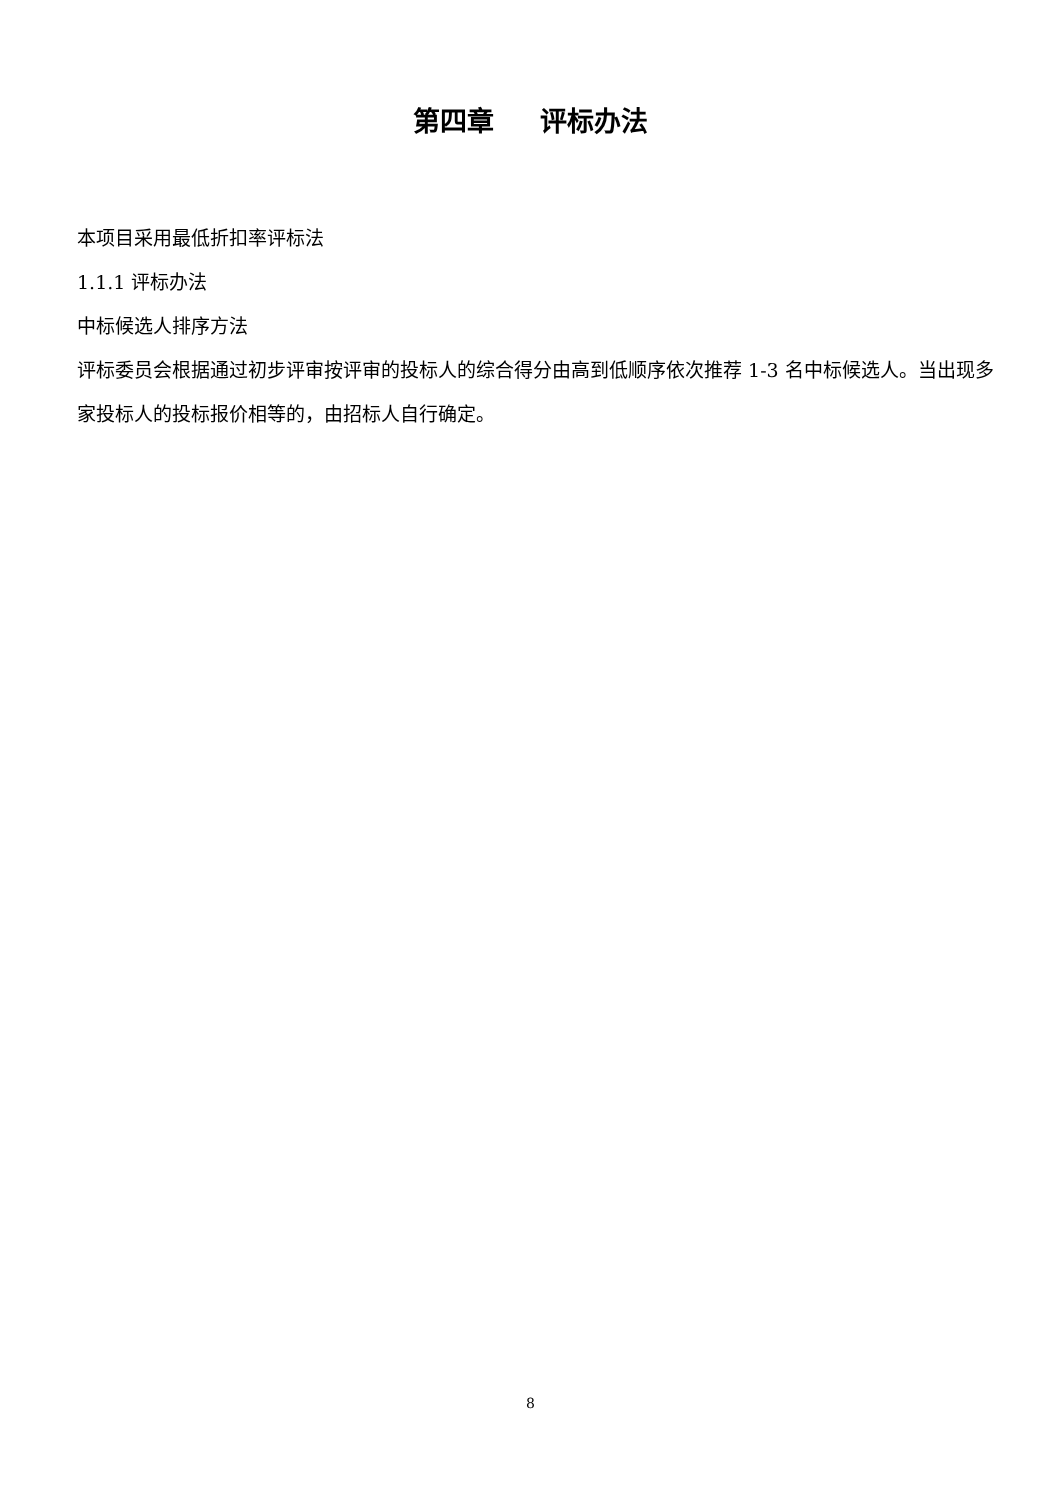第四章 评标办法
本项目采用最低折扣率评标法
1.1.1 评标办法
中标候选人排序方法
评标委员会根据通过初步评审按评审的投标人的综合得分由高到低顺序依次推荐 1-3 名中标候选人。当出现多家投标人的投标报价相等的，由招标人自行确定。
8